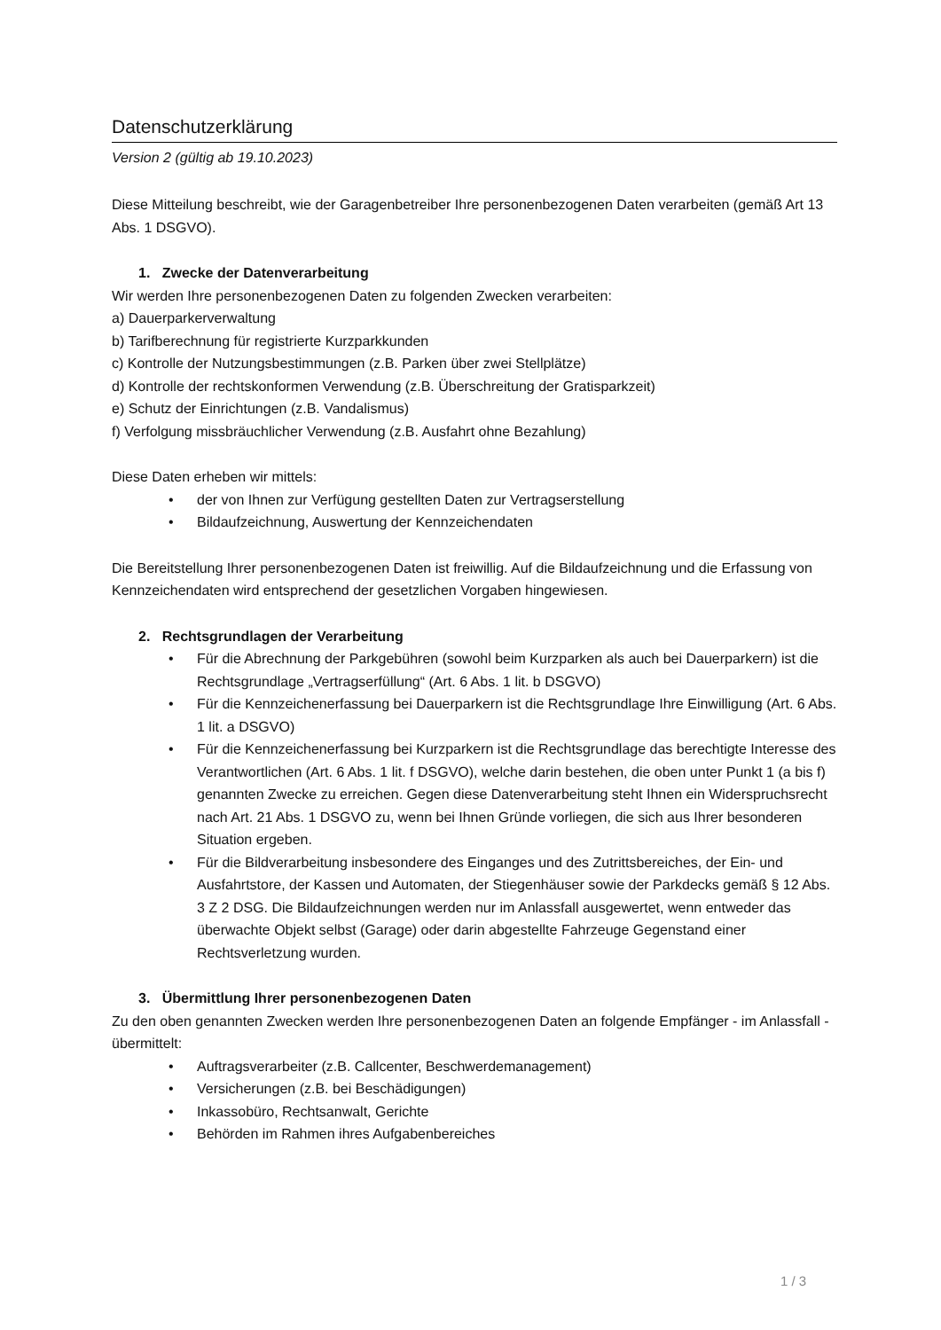Datenschutzerklärung
Version 2 (gültig ab 19.10.2023)
Diese Mitteilung beschreibt, wie der Garagenbetreiber Ihre personenbezogenen Daten verarbeiten (gemäß Art 13 Abs. 1 DSGVO).
1. Zwecke der Datenverarbeitung
Wir werden Ihre personenbezogenen Daten zu folgenden Zwecken verarbeiten:
a) Dauerparkerverwaltung
b) Tarifberechnung für registrierte Kurzparkkunden
c) Kontrolle der Nutzungsbestimmungen (z.B. Parken über zwei Stellplätze)
d) Kontrolle der rechtskonformen Verwendung (z.B. Überschreitung der Gratisparkzeit)
e) Schutz der Einrichtungen (z.B. Vandalismus)
f) Verfolgung missbräuchlicher Verwendung (z.B. Ausfahrt ohne Bezahlung)
Diese Daten erheben wir mittels:
• der von Ihnen zur Verfügung gestellten Daten zur Vertragserstellung
• Bildaufzeichnung, Auswertung der Kennzeichendaten
Die Bereitstellung Ihrer personenbezogenen Daten ist freiwillig. Auf die Bildaufzeichnung und die Erfassung von Kennzeichendaten wird entsprechend der gesetzlichen Vorgaben hingewiesen.
2. Rechtsgrundlagen der Verarbeitung
• Für die Abrechnung der Parkgebühren (sowohl beim Kurzparken als auch bei Dauerparkern) ist die Rechtsgrundlage „Vertragserfüllung“ (Art. 6 Abs. 1 lit. b DSGVO)
• Für die Kennzeichenerfassung bei Dauerparkern ist die Rechtsgrundlage Ihre Einwilligung (Art. 6 Abs. 1 lit. a DSGVO)
• Für die Kennzeichenerfassung bei Kurzparkern ist die Rechtsgrundlage das berechtigte Interesse des Verantwortlichen (Art. 6 Abs. 1 lit. f DSGVO), welche darin bestehen, die oben unter Punkt 1 (a bis f) genannten Zwecke zu erreichen. Gegen diese Datenverarbeitung steht Ihnen ein Widerspruchsrecht nach Art. 21 Abs. 1 DSGVO zu, wenn bei Ihnen Gründe vorliegen, die sich aus Ihrer besonderen Situation ergeben.
• Für die Bildverarbeitung insbesondere des Einganges und des Zutrittsbereiches, der Ein- und Ausfahrtstore, der Kassen und Automaten, der Stiegenhäuser sowie der Parkdecks gemäß § 12 Abs. 3 Z 2 DSG. Die Bildaufzeichnungen werden nur im Anlassfall ausgewertet, wenn entweder das überwachte Objekt selbst (Garage) oder darin abgestellte Fahrzeuge Gegenstand einer Rechtsverletzung wurden.
3. Übermittlung Ihrer personenbezogenen Daten
Zu den oben genannten Zwecken werden Ihre personenbezogenen Daten an folgende Empfänger - im Anlassfall - übermittelt:
• Auftragsverarbeiter (z.B. Callcenter, Beschwerdemanagement)
• Versicherungen (z.B. bei Beschädigungen)
• Inkassobüro, Rechtsanwalt, Gerichte
• Behörden im Rahmen ihres Aufgabenbereiches
1 / 3